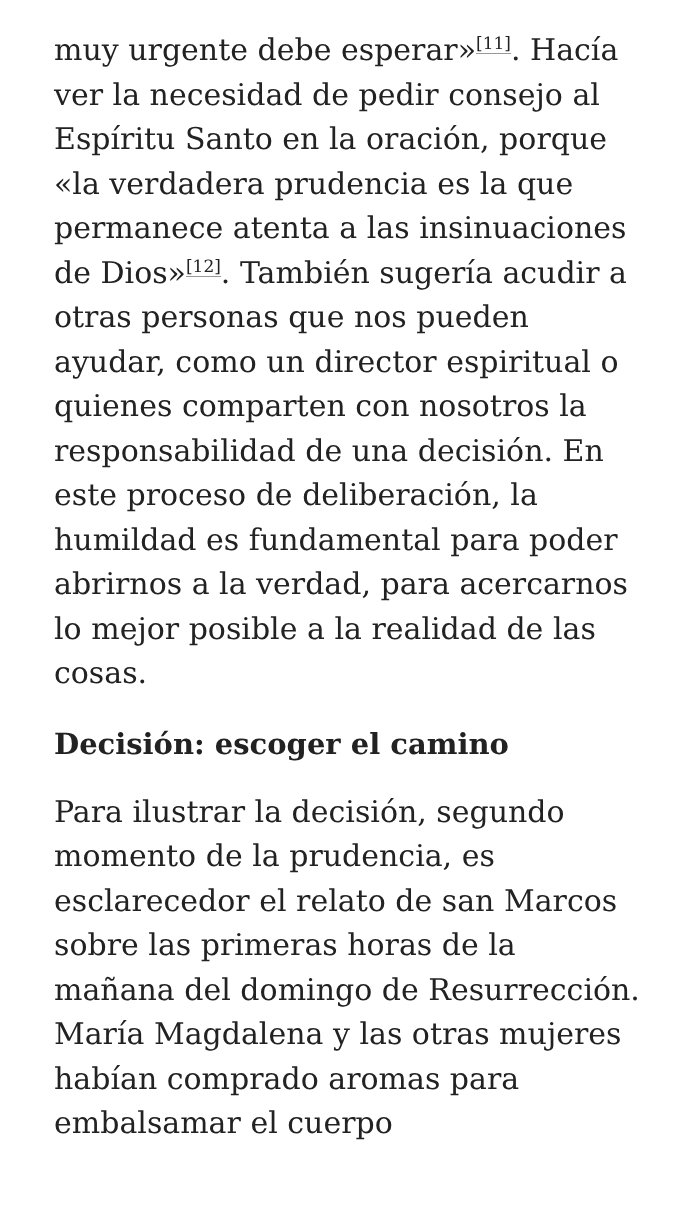muy urgente debe esperar»<sup>[11]</sup>. Hacía ver la necesidad de pedir consejo al Espíritu Santo en la oración, porque «la verdadera prudencia es la que permanece atenta a las insinuaciones de Dios»<sup>[12]</sup>. También sugería acudir a otras personas que nos pueden ayudar, como un director espiritual o quienes comparten con nosotros la responsabilidad de una decisión. En este proceso de deliberación, la humildad es fundamental para poder abrirnos a la verdad, para acercarnos lo mejor posible a la realidad de las cosas.
Decisión: escoger el camino
Para ilustrar la decisión, segundo momento de la prudencia, es esclarecedor el relato de san Marcos sobre las primeras horas de la mañana del domingo de Resurrección. María Magdalena y las otras mujeres habían comprado aromas para embalsamar el cuerpo